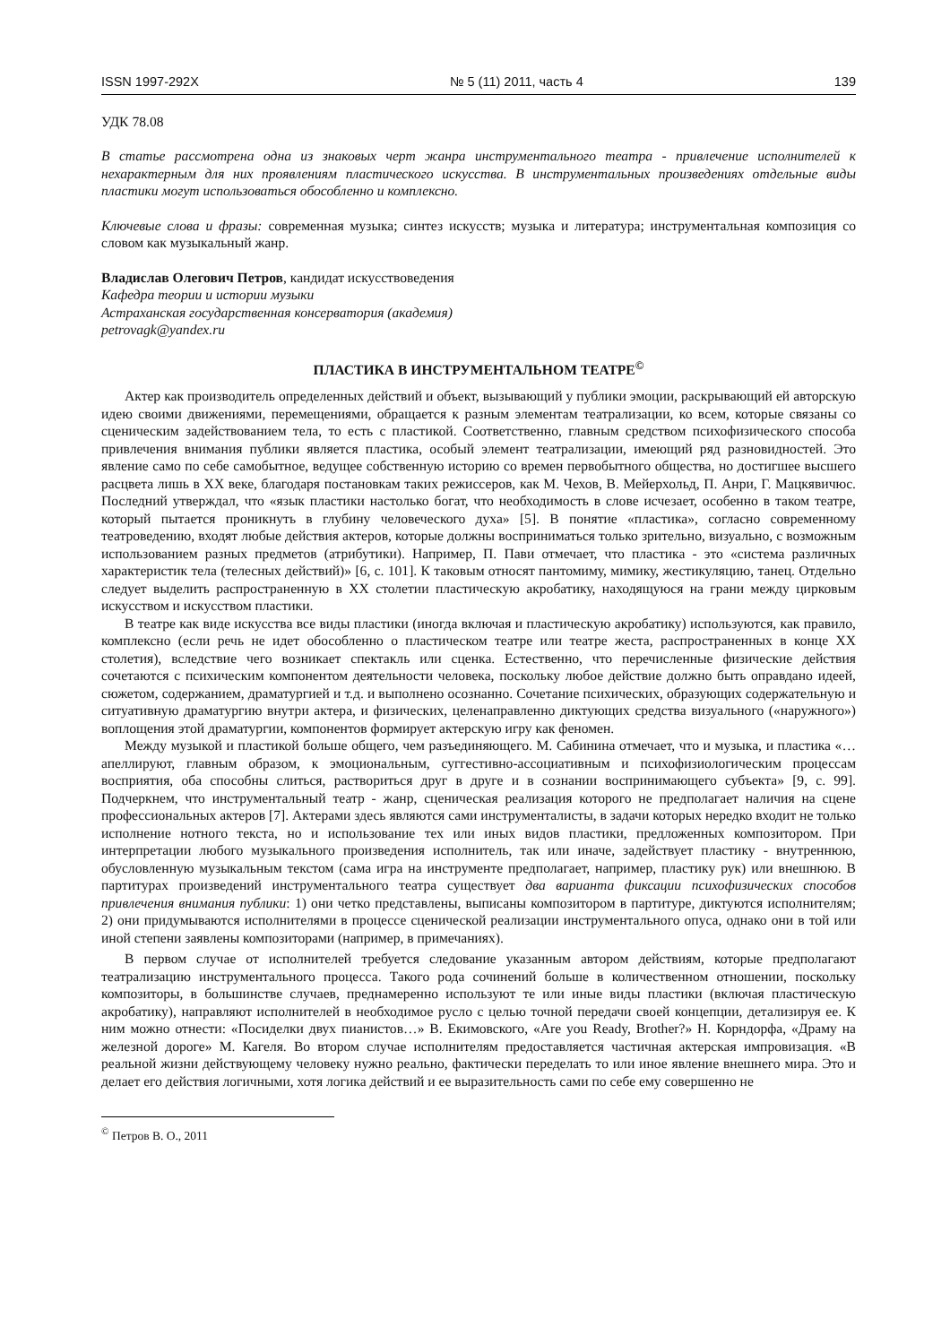ISSN 1997-292X № 5 (11) 2011, часть 4 139
УДК 78.08
В статье рассмотрена одна из знаковых черт жанра инструментального театра - привлечение исполнителей к нехарактерным для них проявлениям пластического искусства. В инструментальных произведениях отдельные виды пластики могут использоваться обособленно и комплексно.
Ключевые слова и фразы: современная музыка; синтез искусств; музыка и литература; инструментальная композиция со словом как музыкальный жанр.
Владислав Олегович Петров, кандидат искусствоведения
Кафедра теории и истории музыки
Астраханская государственная консерватория (академия)
petrovagk@yandex.ru
ПЛАСТИКА В ИНСТРУМЕНТАЛЬНОМ ТЕАТРЕ<sup>©</sup>
Актер как производитель определенных действий и объект, вызывающий у публики эмоции, раскрывающий ей авторскую идею своими движениями, перемещениями, обращается к разным элементам театрализации, ко всем, которые связаны со сценическим задействованием тела, то есть с пластикой. Соответственно, главным средством психофизического способа привлечения внимания публики является пластика, особый элемент театрализации, имеющий ряд разновидностей. Это явление само по себе самобытное, ведущее собственную историю со времен первобытного общества, но достигшее высшего расцвета лишь в XX веке, благодаря постановкам таких режиссеров, как М. Чехов, В. Мейерхольд, П. Анри, Г. Мацкявичюс. Последний утверждал, что «язык пластики настолько богат, что необходимость в слове исчезает, особенно в таком театре, который пытается проникнуть в глубину человеческого духа» [5]. В понятие «пластика», согласно современному театроведению, входят любые действия актеров, которые должны восприниматься только зрительно, визуально, с возможным использованием разных предметов (атрибутики). Например, П. Пави отмечает, что пластика - это «система различных характеристик тела (телесных действий)» [6, с. 101]. К таковым относят пантомиму, мимику, жестикуляцию, танец. Отдельно следует выделить распространенную в XX столетии пластическую акробатику, находящуюся на грани между цирковым искусством и искусством пластики.
В театре как виде искусства все виды пластики (иногда включая и пластическую акробатику) используются, как правило, комплексно (если речь не идет обособленно о пластическом театре или театре жеста, распространенных в конце XX столетия), вследствие чего возникает спектакль или сценка. Естественно, что перечисленные физические действия сочетаются с психическим компонентом деятельности человека, поскольку любое действие должно быть оправдано идеей, сюжетом, содержанием, драматургией и т.д. и выполнено осознанно. Сочетание психических, образующих содержательную и ситуативную драматургию внутри актера, и физических, целенаправленно диктующих средства визуального («наружного») воплощения этой драматургии, компонентов формирует актерскую игру как феномен.
Между музыкой и пластикой больше общего, чем разъединяющего. М. Сабинина отмечает, что и музыка, и пластика «…апеллируют, главным образом, к эмоциональным, суггестивно-ассоциативным и психофизиологическим процессам восприятия, оба способны слиться, раствориться друг в друге и в сознании воспринимающего субъекта» [9, с. 99]. Подчеркнем, что инструментальный театр - жанр, сценическая реализация которого не предполагает наличия на сцене профессиональных актеров [7]. Актерами здесь являются сами инструменталисты, в задачи которых нередко входит не только исполнение нотного текста, но и использование тех или иных видов пластики, предложенных композитором. При интерпретации любого музыкального произведения исполнитель, так или иначе, задействует пластику - внутреннюю, обусловленную музыкальным текстом (сама игра на инструменте предполагает, например, пластику рук) или внешнюю. В партитурах произведений инструментального театра существует два варианта фиксации психофизических способов привлечения внимания публики: 1) они четко представлены, выписаны композитором в партитуре, диктуются исполнителям; 2) они придумываются исполнителями в процессе сценической реализации инструментального опуса, однако они в той или иной степени заявлены композиторами (например, в примечаниях).
В первом случае от исполнителей требуется следование указанным автором действиям, которые предполагают театрализацию инструментального процесса. Такого рода сочинений больше в количественном отношении, поскольку композиторы, в большинстве случаев, преднамеренно используют те или иные виды пластики (включая пластическую акробатику), направляют исполнителей в необходимое русло с целью точной передачи своей концепции, детализируя ее. К ним можно отнести: «Посиделки двух пианистов…» В. Екимовского, «Are you Ready, Brother?» Н. Корндорфа, «Драму на железной дороге» М. Кагеля. Во втором случае исполнителям предоставляется частичная актерская импровизация. «В реальной жизни действующему человеку нужно реально, фактически переделать то или иное явление внешнего мира. Это и делает его действия логичными, хотя логика действий и ее выразительность сами по себе ему совершенно не
<sup>©</sup> Петров В. О., 2011